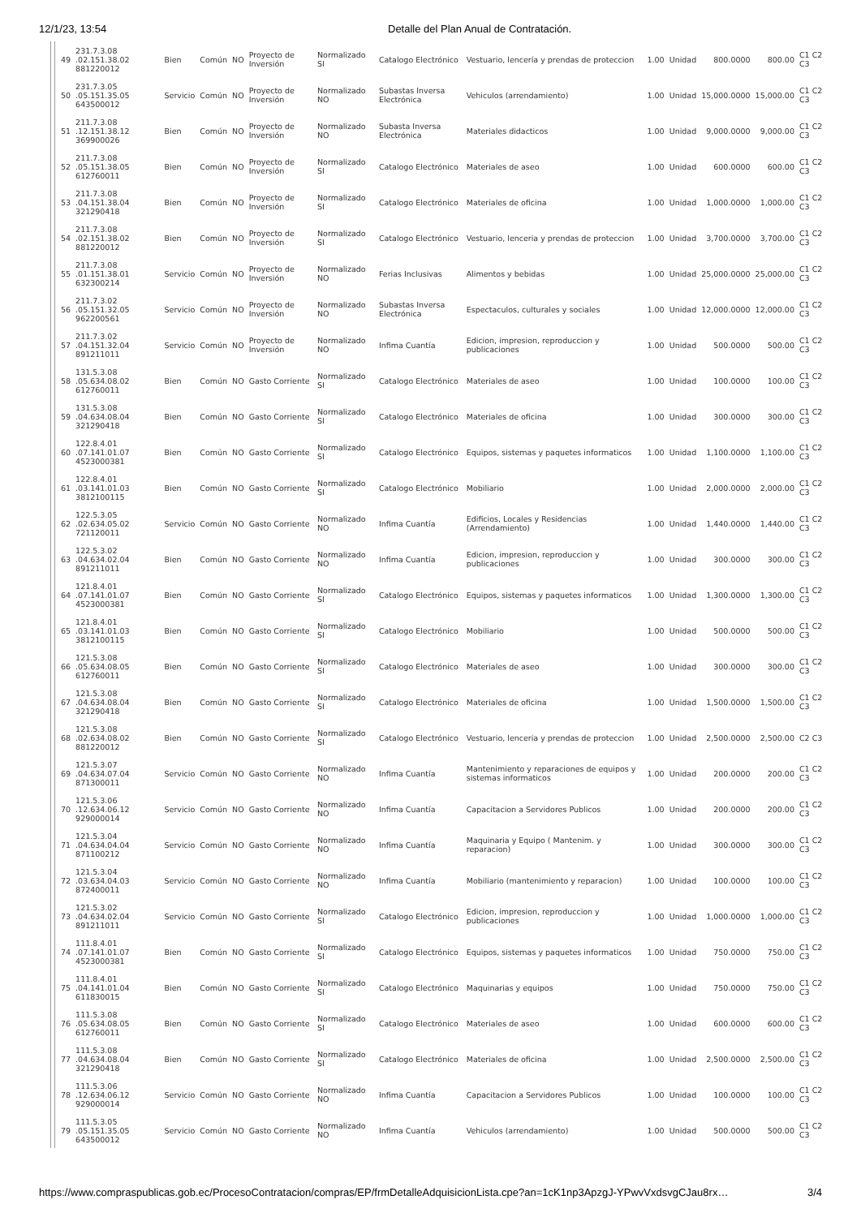12/1/23, 13:54 Detalle del Plan Anual de Contratación.
| 49 | 231.7.3.08 .02.151.38.02 881220012 | Bien | Común | NO | Proyecto de Inversión | Normalizado SI | Catalogo Electrónico | Vestuario, lencería y prendas de proteccion | 1.00 | Unidad | 800.0000 | 800.00 | C1 C2 C3 |
| 50 | 231.7.3.05 .05.151.35.05 643500012 | Servicio | Común | NO | Proyecto de Inversión | Normalizado NO | Subastas Inversa Electrónica | Vehiculos (arrendamiento) | 1.00 | Unidad | 15,000.0000 | 15,000.00 | C1 C2 C3 |
| 51 | 211.7.3.08 .12.151.38.12 369900026 | Bien | Común | NO | Proyecto de Inversión | Normalizado NO | Subasta Inversa Electrónica | Materiales didacticos | 1.00 | Unidad | 9,000.0000 | 9,000.00 | C1 C2 C3 |
| 52 | 211.7.3.08 .05.151.38.05 612760011 | Bien | Común | NO | Proyecto de Inversión | Normalizado SI | Catalogo Electrónico | Materiales de aseo | 1.00 | Unidad | 600.0000 | 600.00 | C1 C2 C3 |
| 53 | 211.7.3.08 .04.151.38.04 321290418 | Bien | Común | NO | Proyecto de Inversión | Normalizado SI | Catalogo Electrónico | Materiales de oficina | 1.00 | Unidad | 1,000.0000 | 1,000.00 | C1 C2 C3 |
| 54 | 211.7.3.08 .02.151.38.02 881220012 | Bien | Común | NO | Proyecto de Inversión | Normalizado SI | Catalogo Electrónico | Vestuario, lenceria y prendas de proteccion | 1.00 | Unidad | 3,700.0000 | 3,700.00 | C1 C2 C3 |
| 55 | 211.7.3.08 .01.151.38.01 632300214 | Servicio | Común | NO | Proyecto de Inversión | Normalizado NO | Ferias Inclusivas | Alimentos y bebidas | 1.00 | Unidad | 25,000.0000 | 25,000.00 | C1 C2 C3 |
| 56 | 211.7.3.02 .05.151.32.05 962200561 | Servicio | Común | NO | Proyecto de Inversión | Normalizado NO | Subastas Inversa Electrónica | Espectaculos, culturales y sociales | 1.00 | Unidad | 12,000.0000 | 12,000.00 | C1 C2 C3 |
| 57 | 211.7.3.02 .04.151.32.04 891211011 | Servicio | Común | NO | Proyecto de Inversión | Normalizado NO | Infima Cuantía | Edicion, impresion, reproduccion y publicaciones | 1.00 | Unidad | 500.0000 | 500.00 | C1 C2 C3 |
| 58 | 131.5.3.08 .05.634.08.02 612760011 | Bien | Común | NO | Gasto Corriente | Normalizado SI | Catalogo Electrónico | Materiales de aseo | 1.00 | Unidad | 100.0000 | 100.00 | C1 C2 C3 |
| 59 | 131.5.3.08 .04.634.08.04 321290418 | Bien | Común | NO | Gasto Corriente | Normalizado SI | Catalogo Electrónico | Materiales de oficina | 1.00 | Unidad | 300.0000 | 300.00 | C1 C2 C3 |
| 60 | 122.8.4.01 .07.141.01.07 4523000381 | Bien | Común | NO | Gasto Corriente | Normalizado SI | Catalogo Electrónico | Equipos, sistemas y paquetes informaticos | 1.00 | Unidad | 1,100.0000 | 1,100.00 | C1 C2 C3 |
| 61 | 122.8.4.01 .03.141.01.03 3812100115 | Bien | Común | NO | Gasto Corriente | Normalizado SI | Catalogo Electrónico | Mobiliario | 1.00 | Unidad | 2,000.0000 | 2,000.00 | C1 C2 C3 |
| 62 | 122.5.3.05 .02.634.05.02 721120011 | Servicio | Común | NO | Gasto Corriente | Normalizado NO | Infima Cuantía | Edificios, Locales y Residencias (Arrendamiento) | 1.00 | Unidad | 1,440.0000 | 1,440.00 | C1 C2 C3 |
| 63 | 122.5.3.02 .04.634.02.04 891211011 | Bien | Común | NO | Gasto Corriente | Normalizado NO | Infima Cuantía | Edicion, impresion, reproduccion y publicaciones | 1.00 | Unidad | 300.0000 | 300.00 | C1 C2 C3 |
| 64 | 121.8.4.01 .07.141.01.07 4523000381 | Bien | Común | NO | Gasto Corriente | Normalizado SI | Catalogo Electrónico | Equipos, sistemas y paquetes informaticos | 1.00 | Unidad | 1,300.0000 | 1,300.00 | C1 C2 C3 |
| 65 | 121.8.4.01 .03.141.01.03 3812100115 | Bien | Común | NO | Gasto Corriente | Normalizado SI | Catalogo Electrónico | Mobiliario | 1.00 | Unidad | 500.0000 | 500.00 | C1 C2 C3 |
| 66 | 121.5.3.08 .05.634.08.05 612760011 | Bien | Común | NO | Gasto Corriente | Normalizado SI | Catalogo Electrónico | Materiales de aseo | 1.00 | Unidad | 300.0000 | 300.00 | C1 C2 C3 |
| 67 | 121.5.3.08 .04.634.08.04 321290418 | Bien | Común | NO | Gasto Corriente | Normalizado SI | Catalogo Electrónico | Materiales de oficina | 1.00 | Unidad | 1,500.0000 | 1,500.00 | C1 C2 C3 |
| 68 | 121.5.3.08 .02.634.08.02 881220012 | Bien | Común | NO | Gasto Corriente | Normalizado SI | Catalogo Electrónico | Vestuario, lenceria y prendas de proteccion | 1.00 | Unidad | 2,500.0000 | 2,500.00 | C2 C3 |
| 69 | 121.5.3.07 .04.634.07.04 871300011 | Servicio | Común | NO | Gasto Corriente | Normalizado NO | Infima Cuantía | Mantenimiento y reparaciones de equipos y sistemas informaticos | 1.00 | Unidad | 200.0000 | 200.00 | C1 C2 C3 |
| 70 | 121.5.3.06 .12.634.06.12 929000014 | Servicio | Común | NO | Gasto Corriente | Normalizado NO | Infima Cuantía | Capacitacion a Servidores Publicos | 1.00 | Unidad | 200.0000 | 200.00 | C1 C2 C3 |
| 71 | 121.5.3.04 .04.634.04.04 871100212 | Servicio | Común | NO | Gasto Corriente | Normalizado NO | Infima Cuantía | Maquinaria y Equipo ( Mantenim. y reparacion) | 1.00 | Unidad | 300.0000 | 300.00 | C1 C2 C3 |
| 72 | 121.5.3.04 .03.634.04.03 872400011 | Servicio | Común | NO | Gasto Corriente | Normalizado NO | Infima Cuantía | Mobiliario (mantenimiento y reparacion) | 1.00 | Unidad | 100.0000 | 100.00 | C1 C2 C3 |
| 73 | 121.5.3.02 .04.634.02.04 891211011 | Servicio | Común | NO | Gasto Corriente | Normalizado SI | Catalogo Electrónico | Edicion, impresion, reproduccion y publicaciones | 1.00 | Unidad | 1,000.0000 | 1,000.00 | C1 C2 C3 |
| 74 | 111.8.4.01 .07.141.01.07 4523000381 | Bien | Común | NO | Gasto Corriente | Normalizado SI | Catalogo Electrónico | Equipos, sistemas y paquetes informaticos | 1.00 | Unidad | 750.0000 | 750.00 | C1 C2 C3 |
| 75 | 111.8.4.01 .04.141.01.04 611830015 | Bien | Común | NO | Gasto Corriente | Normalizado SI | Catalogo Electrónico | Maquinarias y equipos | 1.00 | Unidad | 750.0000 | 750.00 | C1 C2 C3 |
| 76 | 111.5.3.08 .05.634.08.05 612760011 | Bien | Común | NO | Gasto Corriente | Normalizado SI | Catalogo Electrónico | Materiales de aseo | 1.00 | Unidad | 600.0000 | 600.00 | C1 C2 C3 |
| 77 | 111.5.3.08 .04.634.08.04 321290418 | Bien | Común | NO | Gasto Corriente | Normalizado SI | Catalogo Electrónico | Materiales de oficina | 1.00 | Unidad | 2,500.0000 | 2,500.00 | C1 C2 C3 |
| 78 | 111.5.3.06 .12.634.06.12 929000014 | Servicio | Común | NO | Gasto Corriente | Normalizado NO | Infima Cuantía | Capacitacion a Servidores Publicos | 1.00 | Unidad | 100.0000 | 100.00 | C1 C2 C3 |
| 79 | 111.5.3.05 .05.151.35.05 643500012 | Servicio | Común | NO | Gasto Corriente | Normalizado NO | Infima Cuantía | Vehiculos (arrendamiento) | 1.00 | Unidad | 500.0000 | 500.00 | C1 C2 C3 |
https://www.compraspublicas.gob.ec/ProcesoContratacion/compras/EP/frmDetalleAdquisicionLista.cpe?an=1cK1np3ApzgJ-YPwvVxdsvgCJau8rx… 3/4